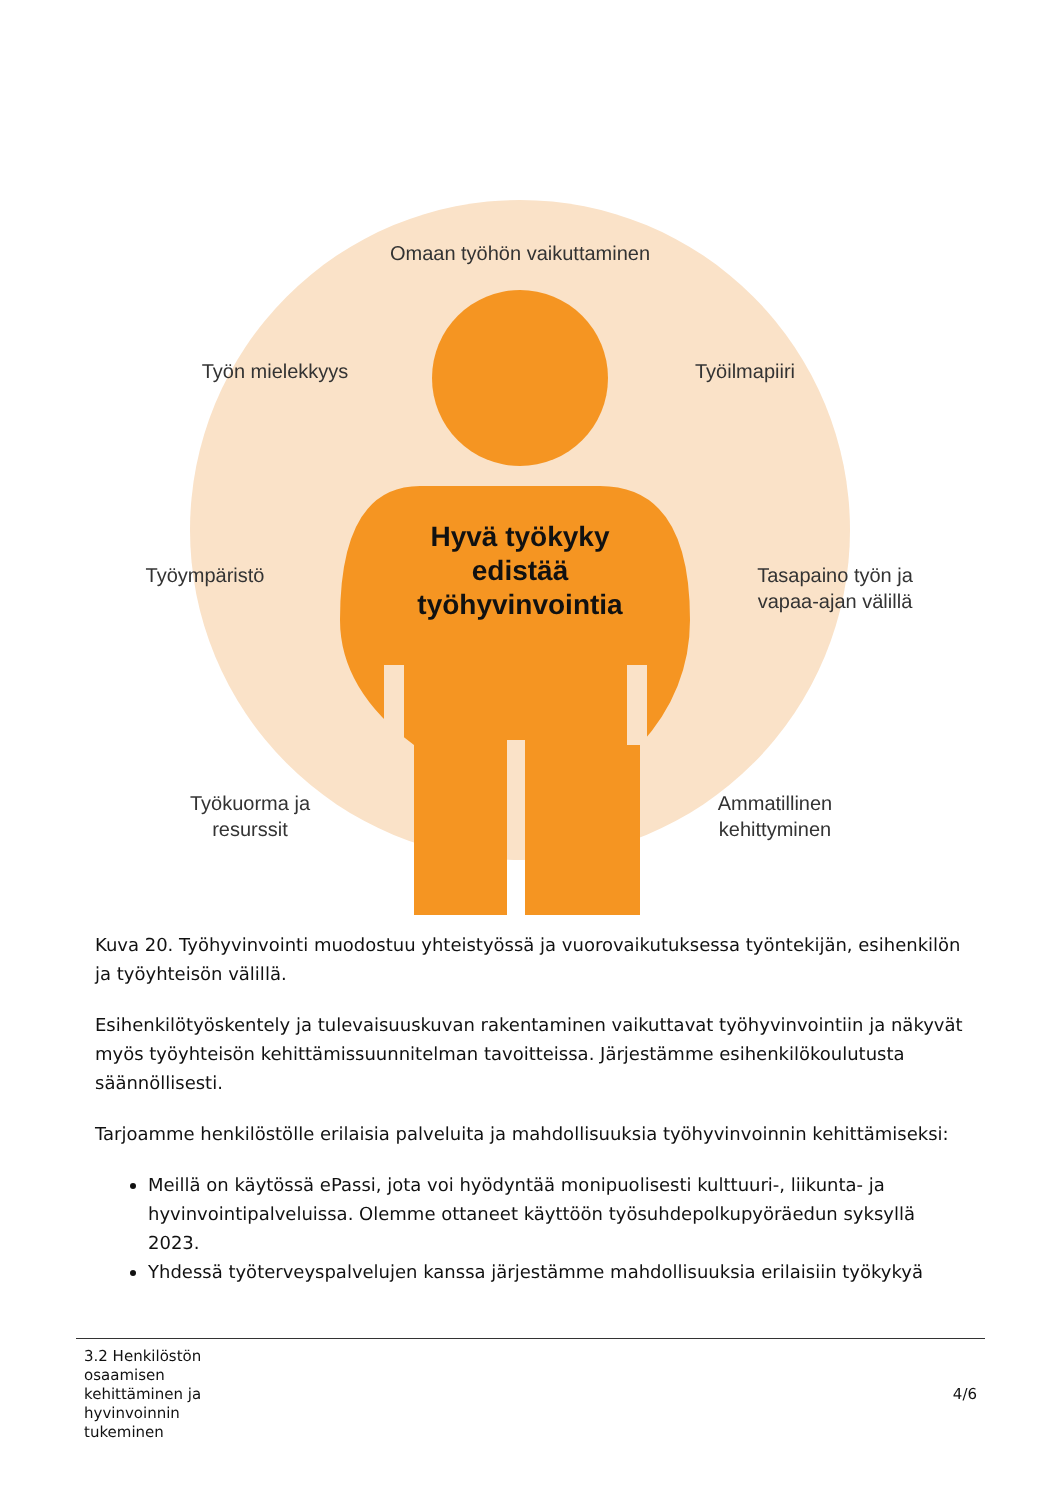Omaan työhön vaikuttaminen
Työn mielekkyys
Työilmapiiri
Työympäristö
Tasapaino työn ja vapaa-ajan välillä
Työkuorma ja resurssit
Ammatillinen kehittyminen
Hyvä työkyky edistää työhyvinvointia
Kuva 20. Työhyvinvointi muodostuu yhteistyössä ja vuorovaikutuksessa työntekijän, esihenkilön ja työyhteisön välillä.
Esihenkilötyöskentely ja tulevaisuuskuvan rakentaminen vaikuttavat työhyvinvointiin ja näkyvät myös työyhteisön kehittämissuunnitelman tavoitteissa. Järjestämme esihenkilökoulutusta säännöllisesti.
Tarjoamme henkilöstölle erilaisia palveluita ja mahdollisuuksia työhyvinvoinnin kehittämiseksi:
Meillä on käytössä ePassi, jota voi hyödyntää monipuolisesti kulttuuri-, liikunta- ja hyvinvointipalveluissa. Olemme ottaneet käyttöön työsuhdepolkupyöräedun syksyllä 2023.
Yhdessä työterveyspalvelujen kanssa järjestämme mahdollisuuksia erilaisiin työkykyä
3.2 Henkilöstön osaamisen kehittäminen ja hyvinvoinnin tukeminen
4/6